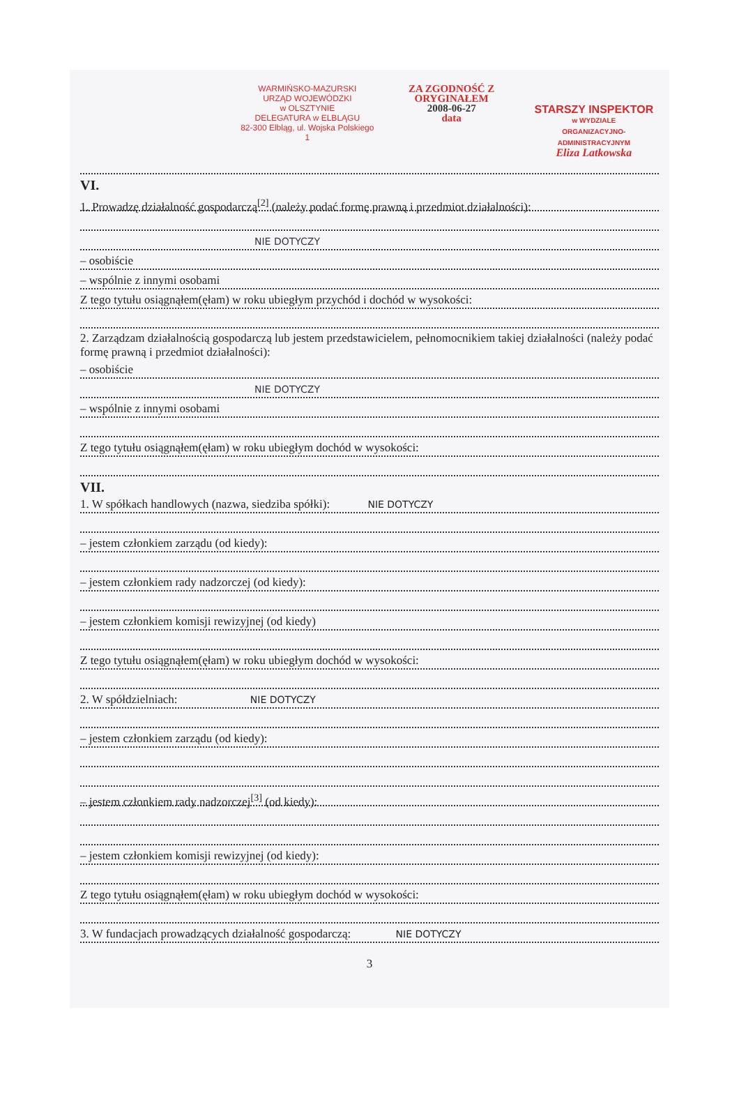WARMIŃSKO-MAZURSKI
URZĄD WOJEWÓDZKI
w OLSZTYNIE
DELEGATURA w ELBLĄGU
82-300 Elbląg, ul. Wojska Polskiego 1
ZA ZGODNOŚĆ Z ORYGINAŁEM
2008-06-27
data
STARSZY INSPEKTOR
w WYDZIALE
ORGANIZACYJNO-ADMINISTRACYJNYM
Eliza Latkowska
VI.
1. Prowadzę działalność gospodarczą<sup>[2]</sup> (należy podać formę prawną i przedmiot działalności):
NIE DOTYCZY
– osobiście
– wspólnie z innymi osobami
Z tego tytułu osiągnąłem(ęłam) w roku ubiegłym przychód i dochód w wysokości:
2. Zarządzam działalnością gospodarczą lub jestem przedstawicielem, pełnomocnikiem takiej działalności (należy podać formę prawną i przedmiot działalności):
– osobiście
NIE DOTYCZY
– wspólnie z innymi osobami
Z tego tytułu osiągnąłem(ęłam) w roku ubiegłym dochód w wysokości:
VII.
1. W spółkach handlowych (nazwa, siedziba spółki): NIE DOTYCZY
– jestem członkiem zarządu (od kiedy):
– jestem członkiem rady nadzorczej (od kiedy):
– jestem członkiem komisji rewizyjnej (od kiedy)
Z tego tytułu osiągnąłem(ęłam) w roku ubiegłym dochód w wysokości:
2. W spółdzielniach: NIE DOTYCZY
– jestem członkiem zarządu (od kiedy):
– jestem członkiem rady nadzorczej<sup>[3]</sup> (od kiedy):
– jestem członkiem komisji rewizyjnej (od kiedy):
Z tego tytułu osiągnąłem(ęłam) w roku ubiegłym dochód w wysokości:
3. W fundacjach prowadzących działalność gospodarczą: NIE DOTYCZY
3